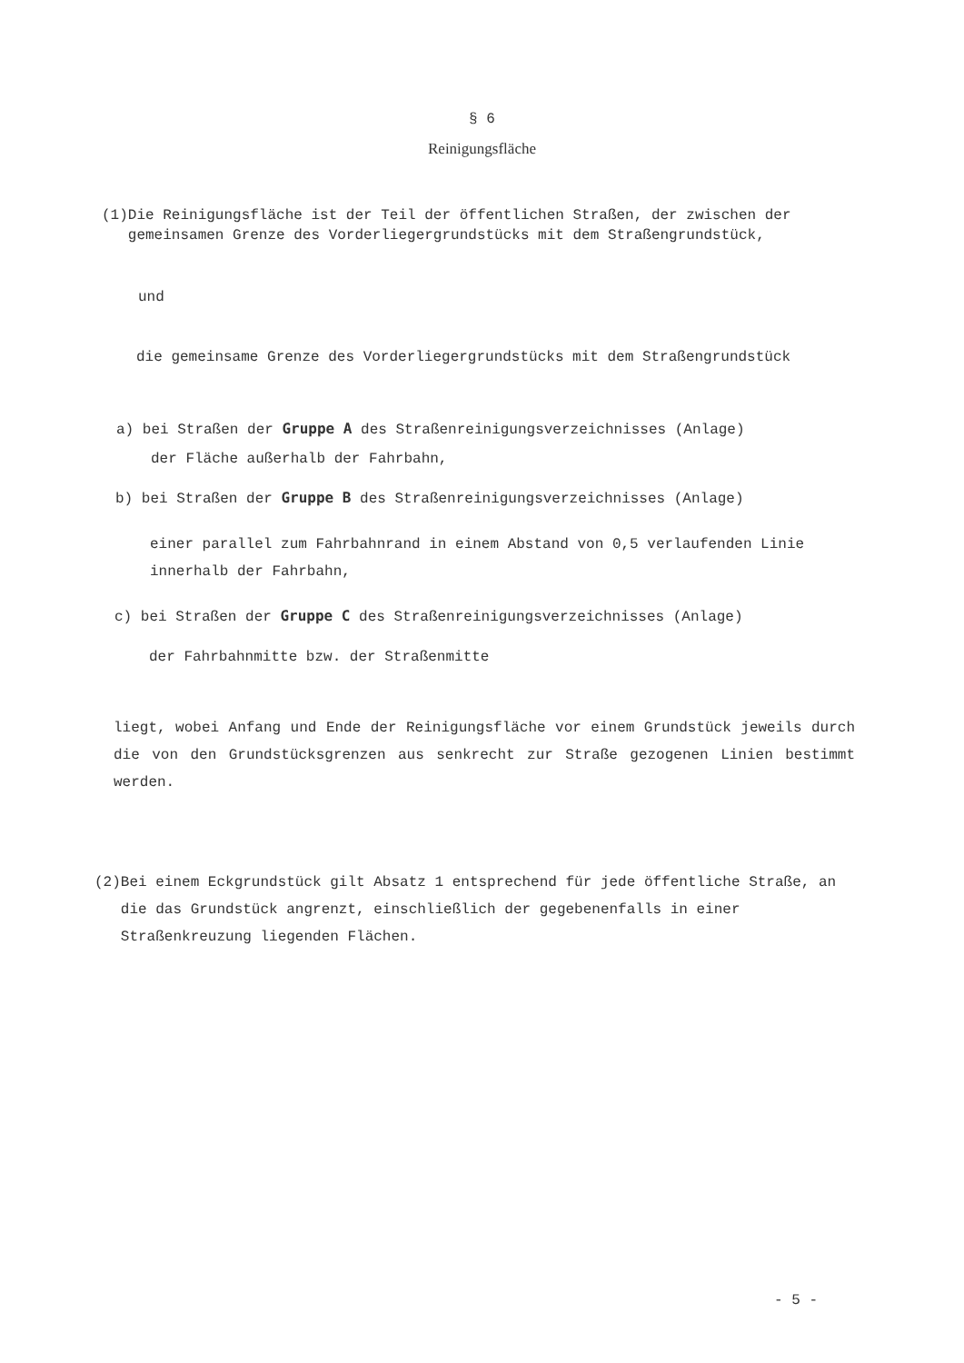§ 6
Reinigungsfläche
(1) Die Reinigungsfläche ist der Teil der öffentlichen Straßen, der zwischen der gemeinsamen Grenze des Vorderliegergrundstücks mit dem Straßengrundstück,
und
die gemeinsame Grenze des Vorderliegergrundstücks mit dem Straßengrundstück
a) bei Straßen der Gruppe A des Straßenreinigungsverzeichnisses (Anlage)
der Fläche außerhalb der Fahrbahn,
b) bei Straßen der Gruppe B des Straßenreinigungsverzeichnisses (Anlage)
einer parallel zum Fahrbahnrand in einem Abstand von 0,5 verlaufenden Linie innerhalb der Fahrbahn,
c) bei Straßen der Gruppe C des Straßenreinigungsverzeichnisses (Anlage)
der Fahrbahnmitte bzw. der Straßenmitte
liegt, wobei Anfang und Ende der Reinigungsfläche vor einem Grundstück jeweils durch die von den Grundstücksgrenzen aus senkrecht zur Straße gezogenen Linien bestimmt werden.
(2) Bei einem Eckgrundstück gilt Absatz 1 entsprechend für jede öffentliche Straße, an die das Grundstück angrenzt, einschließlich der gegebenenfalls in einer Straßenkreuzung liegenden Flächen.
- 5 -